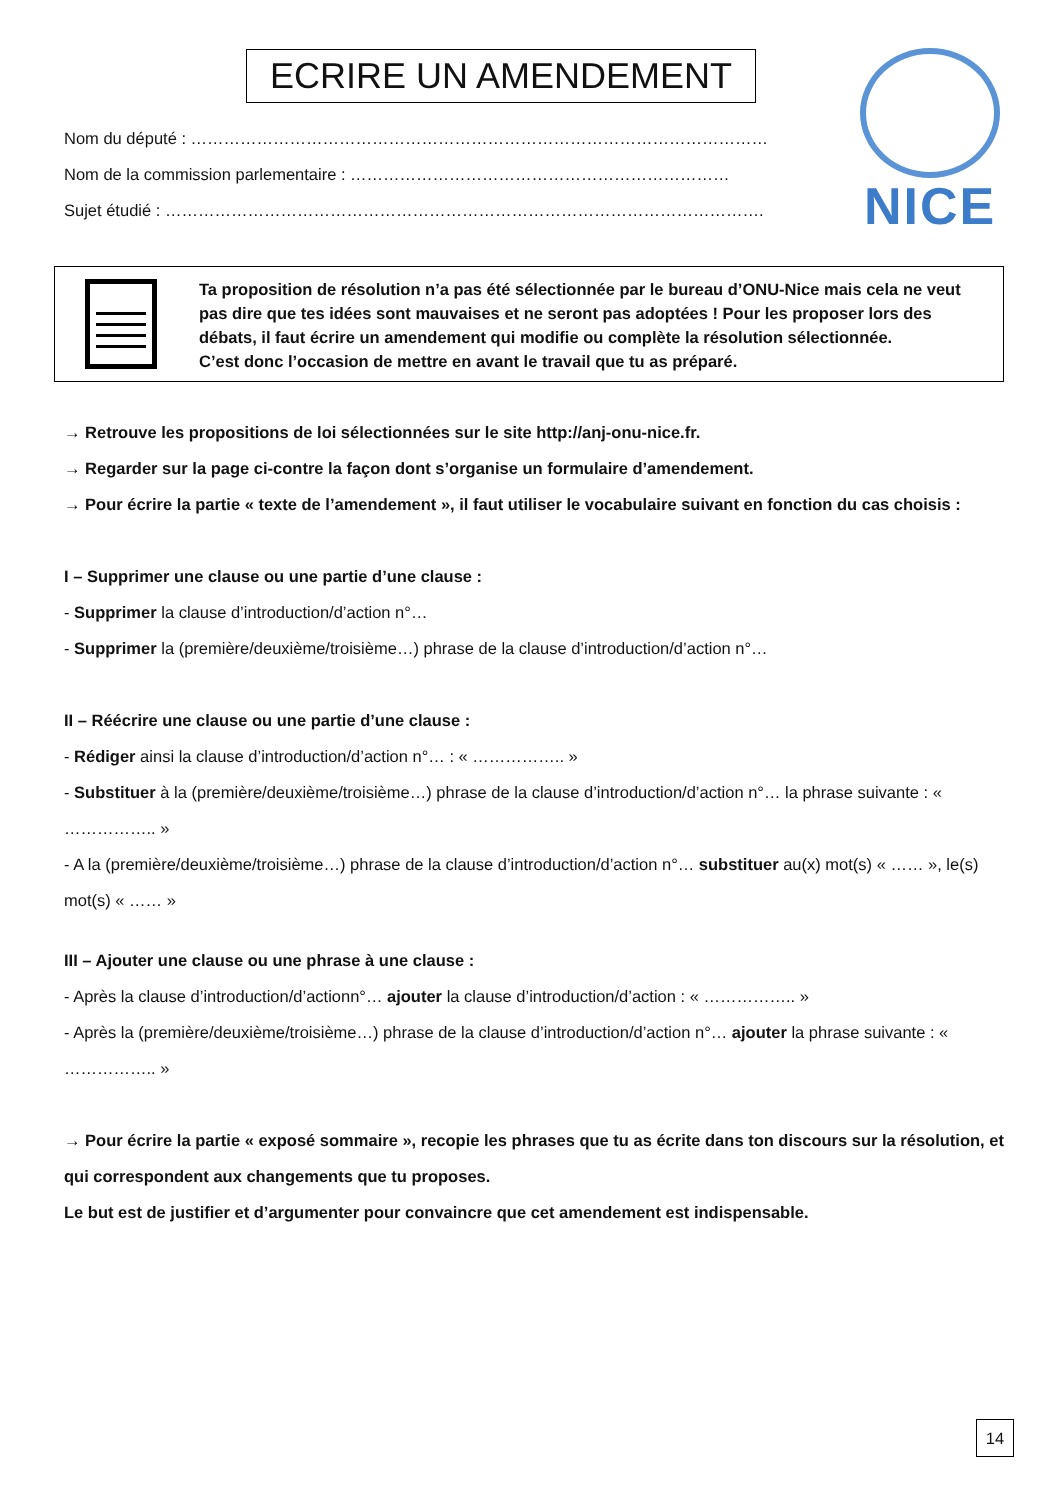ECRIRE UN AMENDEMENT NICE
Nom du député : ……………………………………………………………………………………………
Nom de la commission parlementaire : ……………………………………………………………
Sujet étudié : ……………………………………………………………………………………………….
Ta proposition de résolution n’a pas été sélectionnée par le bureau d’ONU-Nice mais cela ne veut pas dire que tes idées sont mauvaises et ne seront pas adoptées ! Pour les proposer lors des débats, il faut écrire un amendement qui modifie ou complète la résolution sélectionnée.
C’est donc l’occasion de mettre en avant le travail que tu as préparé.
→ Retrouve les propositions de loi sélectionnées sur le site http://anj-onu-nice.fr.
→ Regarder sur la page ci-contre la façon dont s’organise un formulaire d’amendement.
→ Pour écrire la partie « texte de l’amendement », il faut utiliser le vocabulaire suivant en fonction du cas choisis :
I – Supprimer une clause ou une partie d’une clause :
- Supprimer la clause d’introduction/d’action n°…
- Supprimer la (première/deuxième/troisième…) phrase de la clause d’introduction/d’action n°…
II – Réécrire une clause ou une partie d’une clause :
- Rédiger ainsi la clause d’introduction/d’action n°… : « …………….. »
- Substituer à la (première/deuxième/troisième…) phrase de la clause d’introduction/d’action n°… la phrase suivante : « …………….. »
- A la (première/deuxième/troisième…) phrase de la clause d’introduction/d’action n°… substituer au(x) mot(s) « …… », le(s) mot(s) « …… »
III – Ajouter une clause ou une phrase à une clause :
- Après la clause d’introduction/d’actionn°… ajouter la clause d’introduction/d’action : « …………….. »
- Après la (première/deuxième/troisième…) phrase de la clause d’introduction/d’action n°… ajouter la phrase suivante : « …………….. »
→ Pour écrire la partie « exposé sommaire », recopie les phrases que tu as écrite dans ton discours sur la résolution, et qui correspondent aux changements que tu proposes.
Le but est de justifier et d’argumenter pour convaincre que cet amendement est indispensable.
14